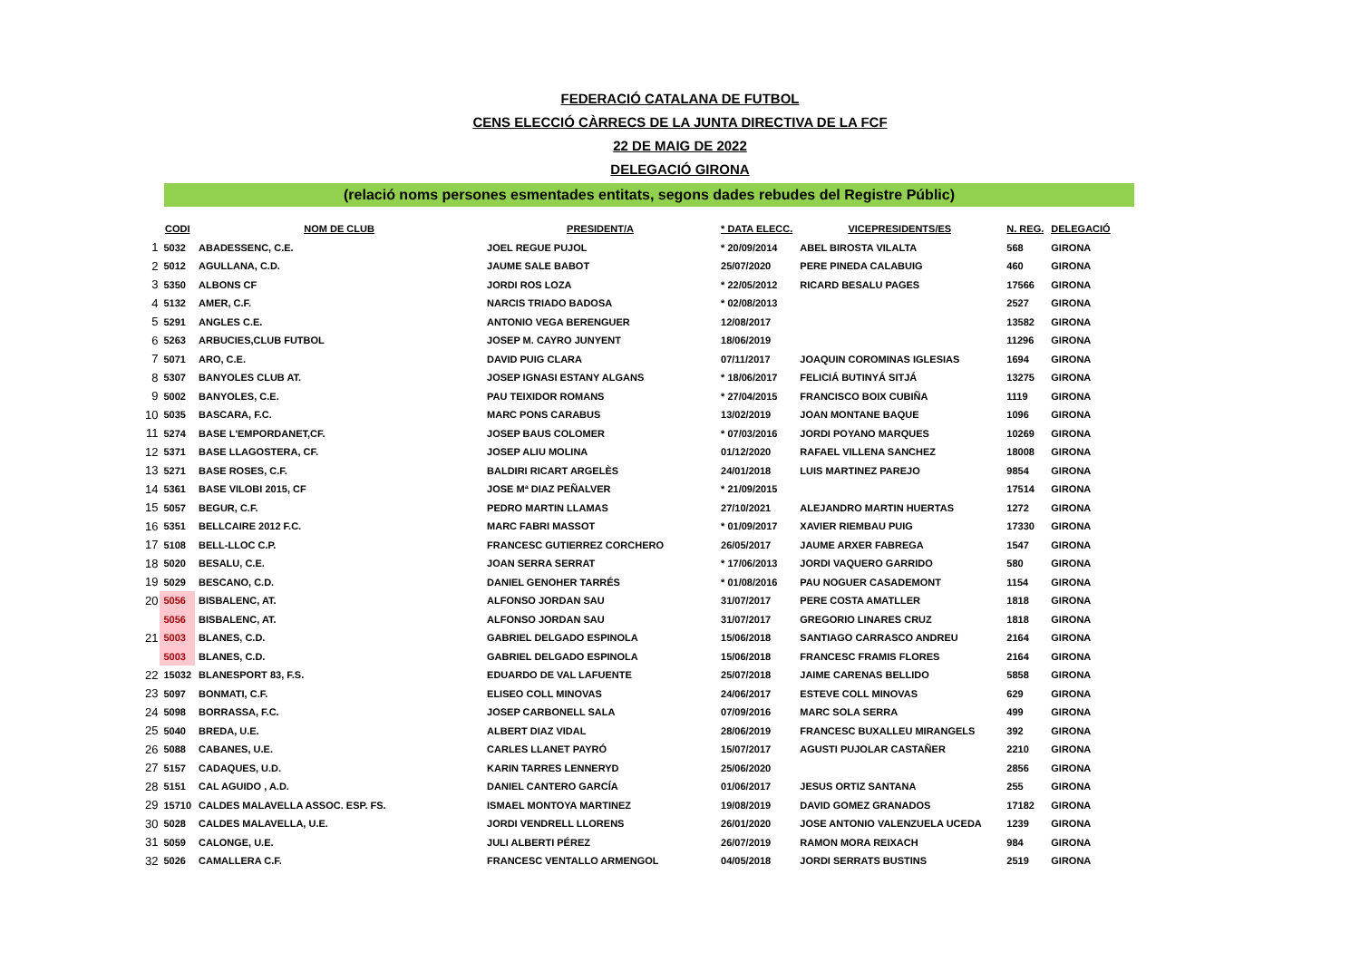FEDERACIÓ CATALANA DE FUTBOL
CENS ELECCIÓ CÀRRECS DE LA JUNTA DIRECTIVA DE LA FCF
22 DE MAIG DE 2022
DELEGACIÓ GIRONA
(relació noms persones esmentades entitats, segons dades rebudes del Registre Públic)
| | CODI | NOM DE CLUB | PRESIDENT/A | * DATA ELECC. | VICEPRESIDENTS/ES | N. REG. | DELEGACIÓ |
| --- | --- | --- | --- | --- | --- | --- | --- |
| 1 | 5032 | ABADESSENC, C.E. | JOEL REGUE PUJOL | * 20/09/2014 | ABEL BIROSTA VILALTA | 568 | GIRONA |
| 2 | 5012 | AGULLANA, C.D. | JAUME SALE BABOT | 25/07/2020 | PERE PINEDA CALABUIG | 460 | GIRONA |
| 3 | 5350 | ALBONS CF | JORDI ROS LOZA | * 22/05/2012 | RICARD BESALU PAGES | 17566 | GIRONA |
| 4 | 5132 | AMER, C.F. | NARCIS TRIADO BADOSA | * 02/08/2013 | | 2527 | GIRONA |
| 5 | 5291 | ANGLES C.E. | ANTONIO VEGA BERENGUER | 12/08/2017 | | 13582 | GIRONA |
| 6 | 5263 | ARBUCIES,CLUB FUTBOL | JOSEP M. CAYRO JUNYENT | 18/06/2019 | | 11296 | GIRONA |
| 7 | 5071 | ARO, C.E. | DAVID PUIG CLARA | 07/11/2017 | JOAQUIN COROMINAS IGLESIAS | 1694 | GIRONA |
| 8 | 5307 | BANYOLES CLUB AT. | JOSEP IGNASI ESTANY ALGANS | * 18/06/2017 | FELICIÁ BUTINYÁ SITJÁ | 13275 | GIRONA |
| 9 | 5002 | BANYOLES, C.E. | PAU TEIXIDOR ROMANS | * 27/04/2015 | FRANCISCO BOIX CUBIÑA | 1119 | GIRONA |
| 10 | 5035 | BASCARA, F.C. | MARC PONS CARABUS | 13/02/2019 | JOAN MONTANE BAQUE | 1096 | GIRONA |
| 11 | 5274 | BASE L'EMPORDANET,CF. | JOSEP BAUS COLOMER | * 07/03/2016 | JORDI POYANO MARQUES | 10269 | GIRONA |
| 12 | 5371 | BASE LLAGOSTERA, CF. | JOSEP ALIU MOLINA | 01/12/2020 | RAFAEL VILLENA SANCHEZ | 18008 | GIRONA |
| 13 | 5271 | BASE ROSES, C.F. | BALDIRI RICART ARGELÈS | 24/01/2018 | LUIS MARTINEZ PAREJO | 9854 | GIRONA |
| 14 | 5361 | BASE VILOBI 2015, CF | JOSE Mª DIAZ PEÑALVER | * 21/09/2015 | | 17514 | GIRONA |
| 15 | 5057 | BEGUR, C.F. | PEDRO MARTIN LLAMAS | 27/10/2021 | ALEJANDRO MARTIN HUERTAS | 1272 | GIRONA |
| 16 | 5351 | BELLCAIRE 2012 F.C. | MARC FABRI MASSOT | * 01/09/2017 | XAVIER RIEMBAU PUIG | 17330 | GIRONA |
| 17 | 5108 | BELL-LLOC C.P. | FRANCESC GUTIERREZ CORCHERO | 26/05/2017 | JAUME ARXER FABREGA | 1547 | GIRONA |
| 18 | 5020 | BESALU, C.E. | JOAN SERRA SERRAT | * 17/06/2013 | JORDI VAQUERO GARRIDO | 580 | GIRONA |
| 19 | 5029 | BESCANO, C.D. | DANIEL GENOHER TARRÉS | * 01/08/2016 | PAU NOGUER CASADEMONT | 1154 | GIRONA |
| 20 | 5056 | BISBALENC, AT. | ALFONSO JORDAN SAU | 31/07/2017 | PERE COSTA AMATLLER | 1818 | GIRONA |
| | 5056 | BISBALENC, AT. | ALFONSO JORDAN SAU | 31/07/2017 | GREGORIO LINARES CRUZ | 1818 | GIRONA |
| 21 | 5003 | BLANES, C.D. | GABRIEL DELGADO ESPINOLA | 15/06/2018 | SANTIAGO CARRASCO ANDREU | 2164 | GIRONA |
| | 5003 | BLANES, C.D. | GABRIEL DELGADO ESPINOLA | 15/06/2018 | FRANCESC FRAMIS FLORES | 2164 | GIRONA |
| 22 | 15032 | BLANESPORT 83, F.S. | EDUARDO DE VAL LAFUENTE | 25/07/2018 | JAIME CARENAS BELLIDO | 5858 | GIRONA |
| 23 | 5097 | BONMATI, C.F. | ELISEO COLL MINOVAS | 24/06/2017 | ESTEVE COLL MINOVAS | 629 | GIRONA |
| 24 | 5098 | BORRASSA, F.C. | JOSEP CARBONELL SALA | 07/09/2016 | MARC SOLA SERRA | 499 | GIRONA |
| 25 | 5040 | BREDA, U.E. | ALBERT DIAZ VIDAL | 28/06/2019 | FRANCESC BUXALLEU MIRANGELS | 392 | GIRONA |
| 26 | 5088 | CABANES, U.E. | CARLES LLANET PAYRÓ | 15/07/2017 | AGUSTI PUJOLAR CASTAÑER | 2210 | GIRONA |
| 27 | 5157 | CADAQUES, U.D. | KARIN TARRES LENNERYD | 25/06/2020 | | 2856 | GIRONA |
| 28 | 5151 | CAL AGUIDO , A.D. | DANIEL CANTERO GARCÍA | 01/06/2017 | JESUS ORTIZ SANTANA | 255 | GIRONA |
| 29 | 15710 | CALDES MALAVELLA ASSOC. ESP. FS. | ISMAEL MONTOYA MARTINEZ | 19/08/2019 | DAVID GOMEZ GRANADOS | 17182 | GIRONA |
| 30 | 5028 | CALDES MALAVELLA, U.E. | JORDI VENDRELL LLORENS | 26/01/2020 | JOSE ANTONIO VALENZUELA UCEDA | 1239 | GIRONA |
| 31 | 5059 | CALONGE, U.E. | JULI ALBERTI PÉREZ | 26/07/2019 | RAMON MORA REIXACH | 984 | GIRONA |
| 32 | 5026 | CAMALLERA C.F. | FRANCESC VENTALLO ARMENGOL | 04/05/2018 | JORDI SERRATS BUSTINS | 2519 | GIRONA |